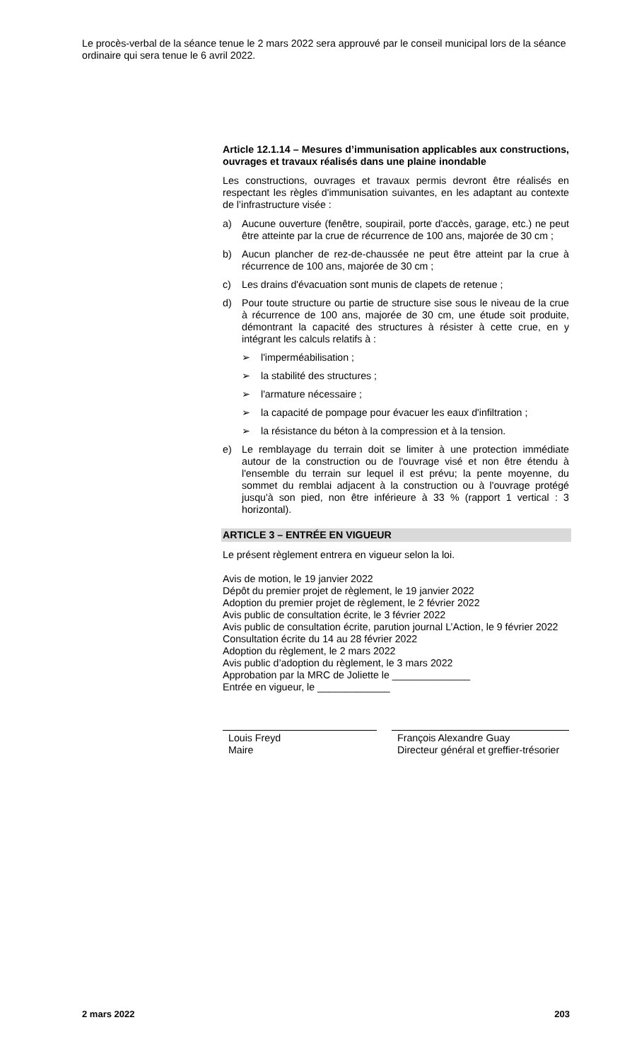Le procès-verbal de la séance tenue le 2 mars 2022 sera approuvé par le conseil municipal lors de la séance ordinaire qui sera tenue le 6 avril 2022.
Article 12.1.14 – Mesures d’immunisation applicables aux constructions, ouvrages et travaux réalisés dans une plaine inondable
Les constructions, ouvrages et travaux permis devront être réalisés en respectant les règles d'immunisation suivantes, en les adaptant au contexte de l’infrastructure visée :
a) Aucune ouverture (fenêtre, soupirail, porte d'accès, garage, etc.) ne peut être atteinte par la crue de récurrence de 100 ans, majorée de 30 cm ;
b) Aucun plancher de rez-de-chaussée ne peut être atteint par la crue à récurrence de 100 ans, majorée de 30 cm ;
c) Les drains d'évacuation sont munis de clapets de retenue ;
d) Pour toute structure ou partie de structure sise sous le niveau de la crue à récurrence de 100 ans, majorée de 30 cm, une étude soit produite, démontrant la capacité des structures à résister à cette crue, en y intégrant les calculs relatifs à :
➢ l'imperméabilisation ;
➢ la stabilité des structures ;
➢ l'armature nécessaire ;
➢ la capacité de pompage pour évacuer les eaux d'infiltration ;
➢ la résistance du béton à la compression et à la tension.
e) Le remblayage du terrain doit se limiter à une protection immédiate autour de la construction ou de l'ouvrage visé et non être étendu à l'ensemble du terrain sur lequel il est prévu; la pente moyenne, du sommet du remblai adjacent à la construction ou à l'ouvrage protégé jusqu'à son pied, non être inférieure à 33 % (rapport 1 vertical : 3 horizontal).
ARTICLE 3 – ENTRÉE EN VIGUEUR
Le présent règlement entrera en vigueur selon la loi.
Avis de motion, le 19 janvier 2022
Dépôt du premier projet de règlement, le 19 janvier 2022
Adoption du premier projet de règlement, le 2 février 2022
Avis public de consultation écrite, le 3 février 2022
Avis public de consultation écrite, parution journal L’Action, le 9 février 2022
Consultation écrite du 14 au 28 février 2022
Adoption du règlement, le 2 mars 2022
Avis public d’adoption du règlement, le 3 mars 2022
Approbation par la MRC de Joliette le ______________
Entrée en vigueur, le _____________
Louis Freyd
Maire
François Alexandre Guay
Directeur général et greffier-trésorier
2 mars 2022 203